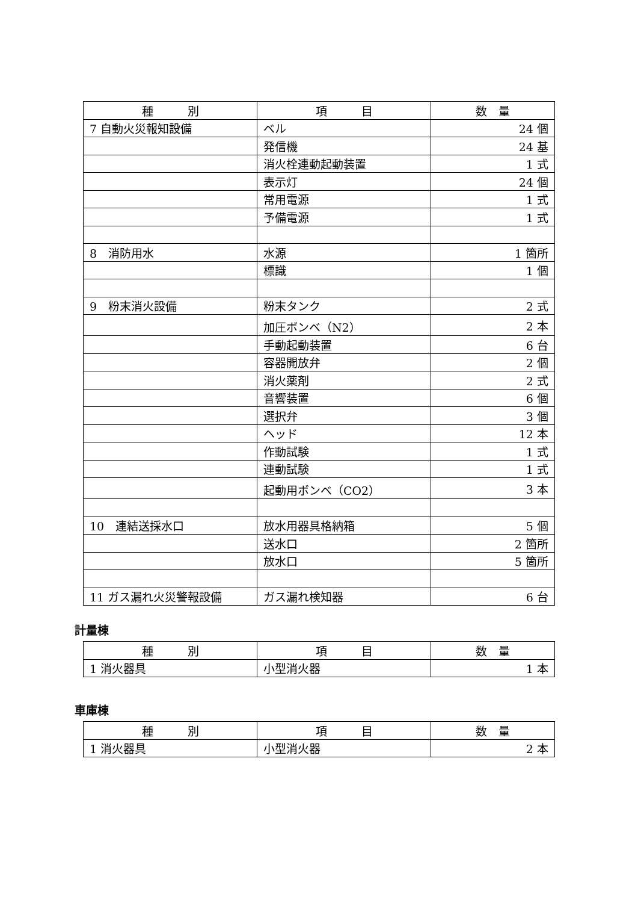| 種 別 | 項 目 | 数 量 |
| --- | --- | --- |
| 7 自動火災報知設備 | ベル | 24 個 |
| | 発信機 | 24 基 |
| | 消火栓連動起動装置 | 1 式 |
| | 表示灯 | 24 個 |
| | 常用電源 | 1 式 |
| | 予備電源 | 1 式 |
| 8 消防用水 | 水源 | 1 箇所 |
| | 標識 | 1 個 |
| 9 粉末消火設備 | 粉末タンク | 2 式 |
| | 加圧ボンベ（N2） | 2 本 |
| | 手動起動装置 | 6 台 |
| | 容器開放弁 | 2 個 |
| | 消火薬剤 | 2 式 |
| | 音響装置 | 6 個 |
| | 選択弁 | 3 個 |
| | ヘッド | 12 本 |
| | 作動試験 | 1 式 |
| | 連動試験 | 1 式 |
| | 起動用ボンベ（CO2） | 3 本 |
| 10 連結送採水口 | 放水用器具格納箱 | 5 個 |
| | 送水口 | 2 箇所 |
| | 放水口 | 5 箇所 |
| 11 ガス漏れ火災警報設備 | ガス漏れ検知器 | 6 台 |
計量棟
| 種 別 | 項 目 | 数 量 |
| --- | --- | --- |
| 1 消火器具 | 小型消火器 | 1 本 |
車庫棟
| 種 別 | 項 目 | 数 量 |
| --- | --- | --- |
| 1 消火器具 | 小型消火器 | 2 本 |